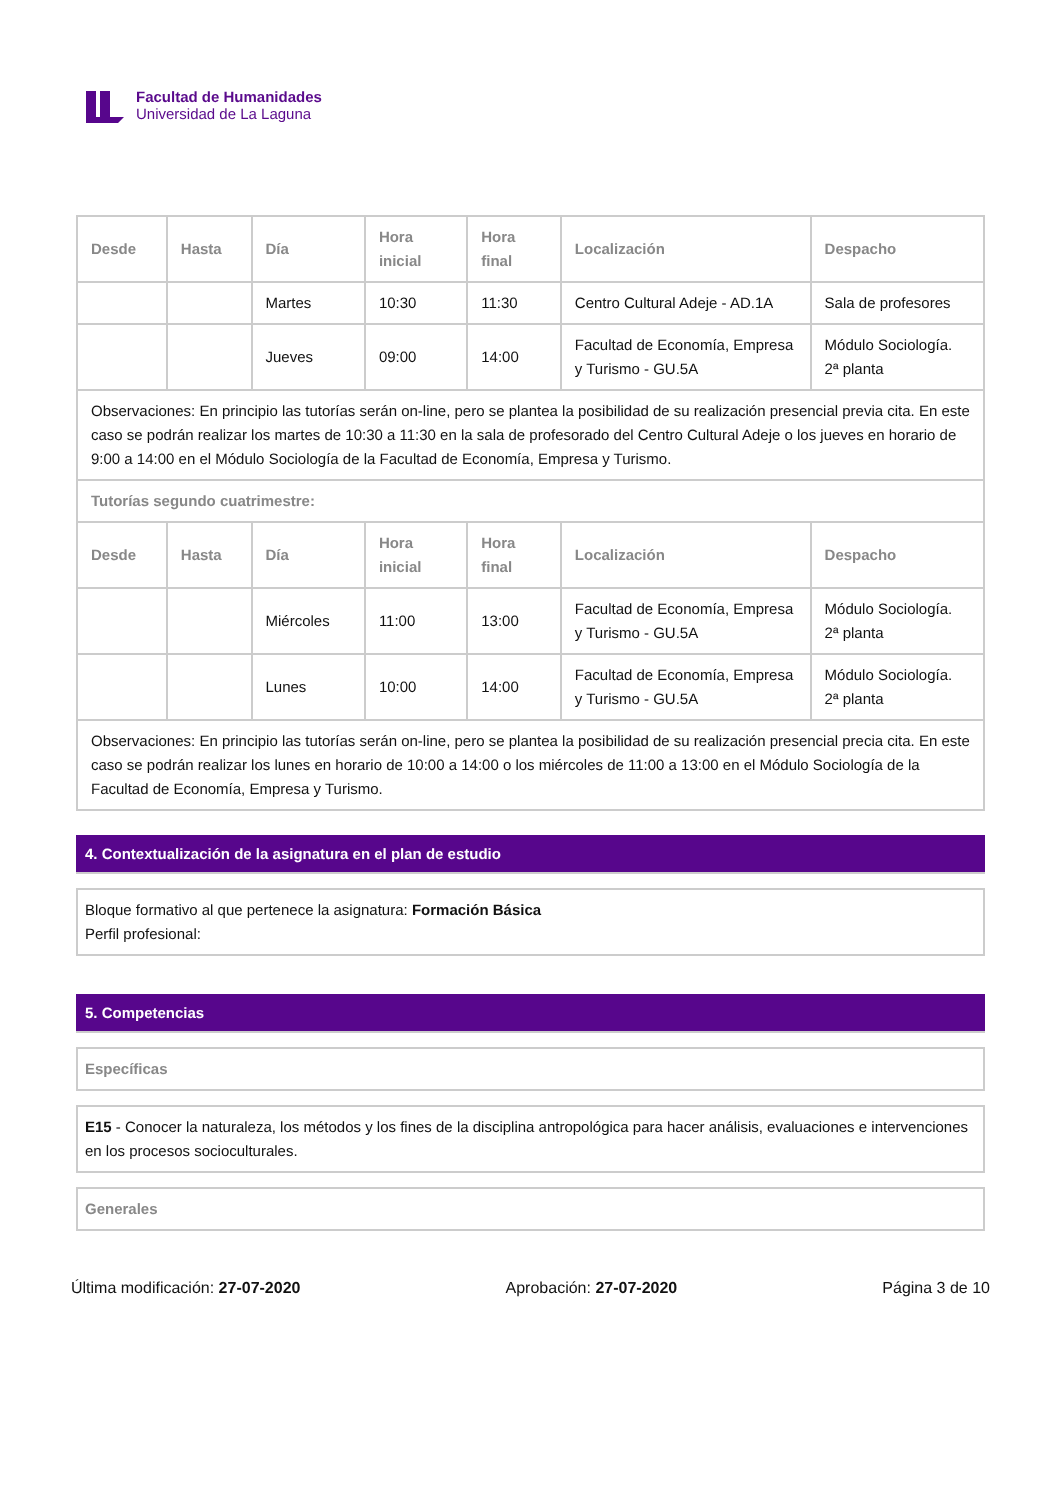Facultad de Humanidades
Universidad de La Laguna
| Desde | Hasta | Día | Hora inicial | Hora final | Localización | Despacho |
| --- | --- | --- | --- | --- | --- | --- |
| | | Martes | 10:30 | 11:30 | Centro Cultural Adeje - AD.1A | Sala de profesores |
| | | Jueves | 09:00 | 14:00 | Facultad de Economía, Empresa y Turismo - GU.5A | Módulo Sociología. 2ª planta |
| Observaciones: En principio las tutorías serán on-line, pero se plantea la posibilidad de su realización presencial previa cita. En este caso se podrán realizar los martes de 10:30 a 11:30 en la sala de profesorado del Centro Cultural Adeje o los jueves en horario de 9:00 a 14:00 en el Módulo Sociología de la Facultad de Economía, Empresa y Turismo. | | | | | | |
| Tutorías segundo cuatrimestre: | | | | | | |
| Desde | Hasta | Día | Hora inicial | Hora final | Localización | Despacho |
| | | Miércoles | 11:00 | 13:00 | Facultad de Economía, Empresa y Turismo - GU.5A | Módulo Sociología. 2ª planta |
| | | Lunes | 10:00 | 14:00 | Facultad de Economía, Empresa y Turismo - GU.5A | Módulo Sociología. 2ª planta |
| Observaciones: En principio las tutorías serán on-line, pero se plantea la posibilidad de su realización presencial precia cita. En este caso se podrán realizar los lunes en horario de 10:00 a 14:00 o los miércoles de 11:00 a 13:00 en el Módulo Sociología de la Facultad de Economía, Empresa y Turismo. | | | | | | |
4. Contextualización de la asignatura en el plan de estudio
Bloque formativo al que pertenece la asignatura: Formación Básica
Perfil profesional:
5. Competencias
Específicas
E15 - Conocer la naturaleza, los métodos y los fines de la disciplina antropológica para hacer análisis, evaluaciones e intervenciones en los procesos socioculturales.
Generales
Última modificación: 27-07-2020 Aprobación: 27-07-2020 Página 3 de 10